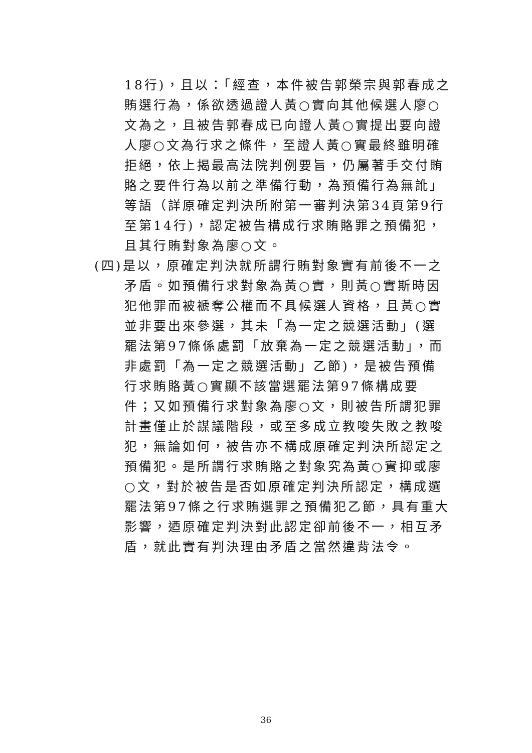18行)，且以：「經查，本件被告郭榮宗與郭春成之
賄選行為，係欲透過證人黃○實向其他候選人廖○
文為之，且被告郭春成已向證人黃○實提出要向證
人廖○文為行求之條件，至證人黃○實最終雖明確
拒絕，依上揭最高法院判例要旨，仍屬著手交付賄
賂之要件行為以前之準備行動，為預備行為無訛」
等語（詳原確定判決所附第一審判決第34頁第9行
至第14行)，認定被告構成行求賄賂罪之預備犯，
且其行賄對象為廖○文。
(四)是以，原確定判決就所謂行賄對象實有前後不一之
矛盾。如預備行求對象為黃○實，則黃○實斯時因
犯他罪而被褫奪公權而不具候選人資格，且黃○實
並非要出來參選，其未「為一定之競選活動」(選
罷法第97條係處罰「放棄為一定之競選活動」，而
非處罰「為一定之競選活動」乙節)，是被告預備
行求賄賂黃○實顯不該當選罷法第97條構成要
件；又如預備行求對象為廖○文，則被告所謂犯罪
計畫僅止於謀議階段，或至多成立教唆失敗之教唆
犯，無論如何，被告亦不構成原確定判決所認定之
預備犯。是所謂行求賄賂之對象究為黃○實抑或廖
○文，對於被告是否如原確定判決所認定，構成選
罷法第97條之行求賄選罪之預備犯乙節，具有重大
影響，迺原確定判決對此認定卻前後不一，相互矛
盾，就此實有判決理由矛盾之當然違背法令。
36